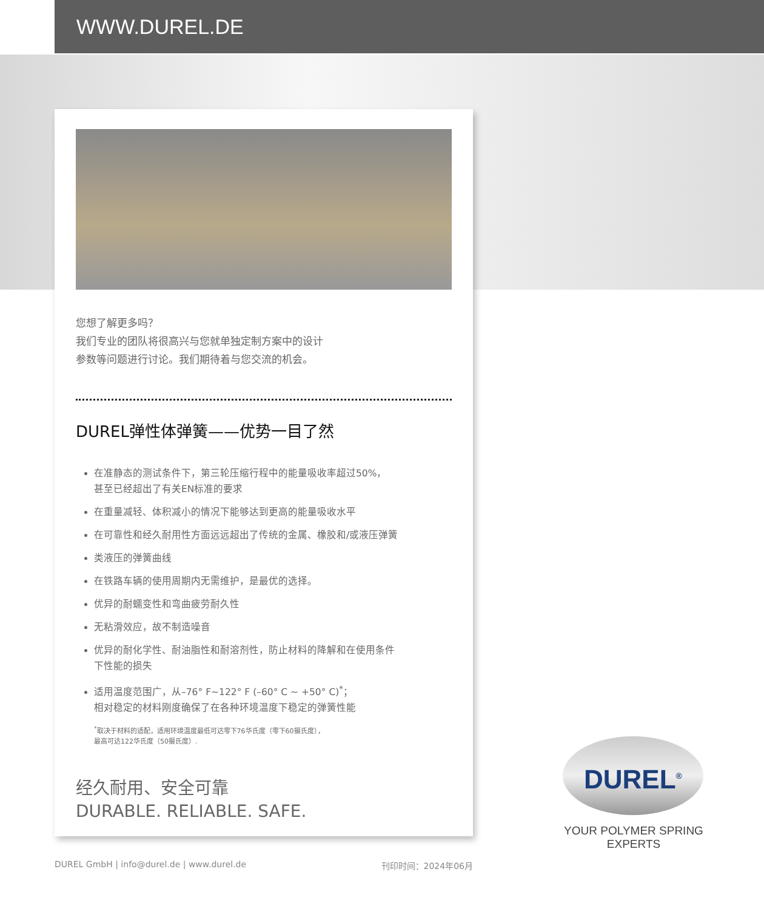WWW.DUREL.DE
您想了解更多吗？
我们专业的团队将很高兴与您就单独定制方案中的设计
参数等问题进行讨论。我们期待着与您交流的机会。
DUREL弹性体弹簧——优势一目了然
在准静态的测试条件下，第三轮压缩行程中的能量吸收率超过50%，
甚至已经超出了有关EN标准的要求
在重量减轻、体积减小的情况下能够达到更高的能量吸收水平
在可靠性和经久耐用性方面远远超出了传统的金属、橡胶和/或液压弹簧
类液压的弹簧曲线
在铁路车辆的使用周期内无需维护，是最优的选择。
优异的耐蠕变性和弯曲疲劳耐久性
无粘滑效应，故不制造噪音
优异的耐化学性、耐油脂性和耐溶剂性，防止材料的降解和在使用条件
下性能的损失
适用温度范围广，从–76° F~122° F (–60° C ~ +50° C)<sup>*</sup>；
相对稳定的材料刚度确保了在各种环境温度下稳定的弹簧性能
<sup>*</sup> 取决于材料的适配，适用环境温度最低可达零下76华氏度（零下60摄氏度），
最高可达122华氏度（50摄氏度）.
经久耐用、安全可靠
DURABLE. RELIABLE. SAFE.
DUREL GmbH | info@durel.de | www.durel.de 刊印时间：2024年06月
DUREL<sup>®</sup>
YOUR POLYMER SPRING EXPERTS